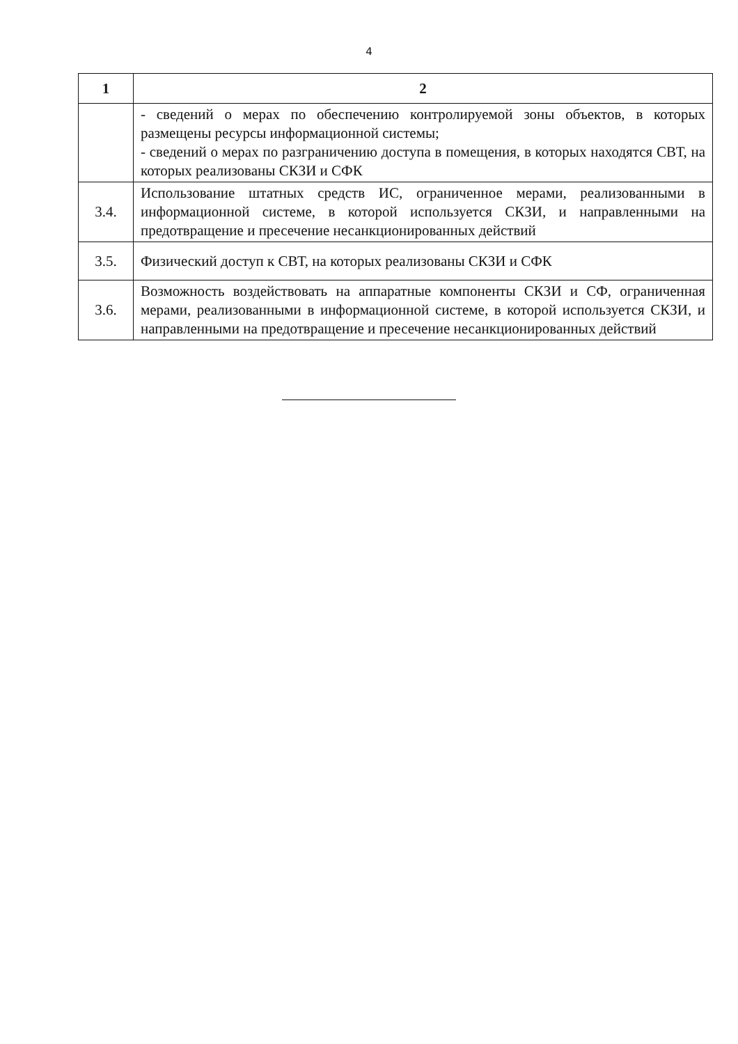4
| 1 | 2 |
| --- | --- |
| | - сведений о мерах по обеспечению контролируемой зоны объектов, в которых размещены ресурсы информационной системы; - сведений о мерах по разграничению доступа в помещения, в которых находятся СВТ, на которых реализованы СКЗИ и СФК |
| 3.4. | Использование штатных средств ИС, ограниченное мерами, реализованными в информационной системе, в которой используется СКЗИ, и направленными на предотвращение и пресечение несанкционированных действий |
| 3.5. | Физический доступ к СВТ, на которых реализованы СКЗИ и СФК |
| 3.6. | Возможность воздействовать на аппаратные компоненты СКЗИ и СФ, ограниченная мерами, реализованными в информационной системе, в которой используется СКЗИ, и направленными на предотвращение и пресечение несанкционированных действий |